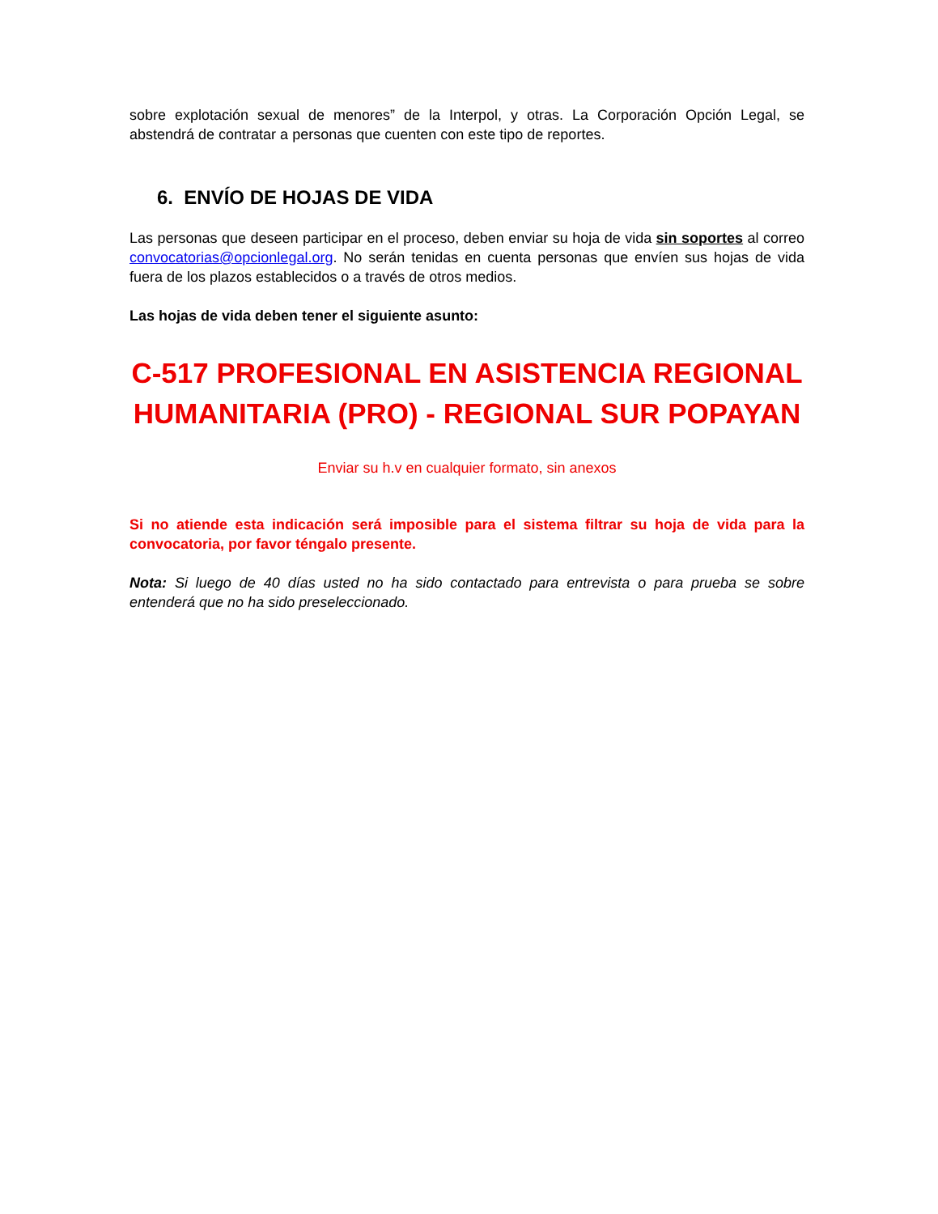sobre explotación sexual de menores” de la Interpol, y otras. La Corporación Opción Legal, se abstendrá de contratar a personas que cuenten con este tipo de reportes.
6. ENVÍO DE HOJAS DE VIDA
Las personas que deseen participar en el proceso, deben enviar su hoja de vida sin soportes al correo convocatorias@opcionlegal.org. No serán tenidas en cuenta personas que envíen sus hojas de vida fuera de los plazos establecidos o a través de otros medios.
Las hojas de vida deben tener el siguiente asunto:
C-517 PROFESIONAL EN ASISTENCIA REGIONAL HUMANITARIA (PRO) - REGIONAL SUR POPAYAN
Enviar su h.v en cualquier formato, sin anexos
Si no atiende esta indicación será imposible para el sistema filtrar su hoja de vida para la convocatoria, por favor téngalo presente.
Nota: Si luego de 40 días usted no ha sido contactado para entrevista o para prueba se sobre entenderá que no ha sido preseleccionado.